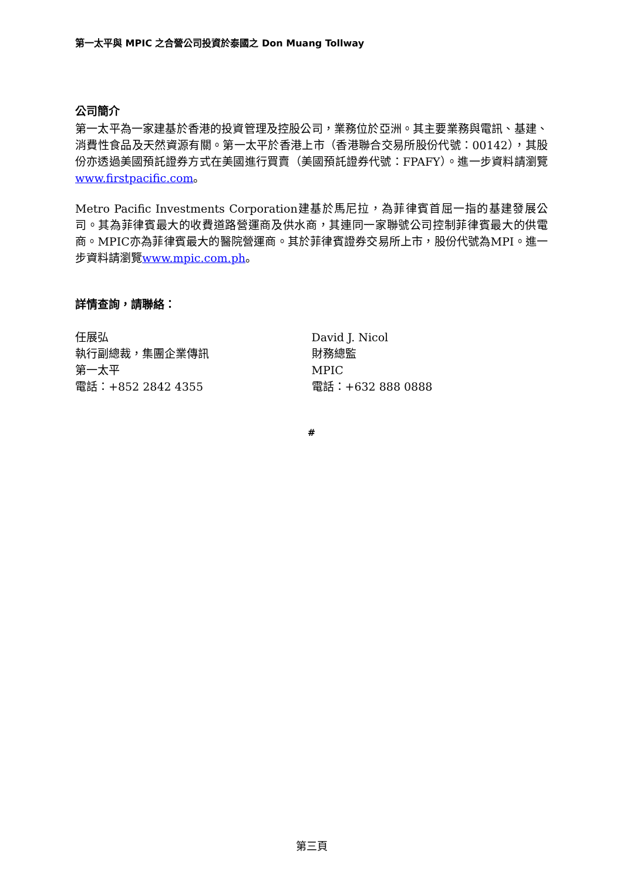第一太平與 MPIC 之合營公司投資於泰國之 Don Muang Tollway
公司簡介
第一太平為一家建基於香港的投資管理及控股公司，業務位於亞洲。其主要業務與電訊、基建、消費性食品及天然資源有關。第一太平於香港上市（香港聯合交易所股份代號：00142），其股份亦透過美國預託證券方式在美國進行買賣（美國預託證券代號：FPAFY）。進一步資料請瀏覽www.firstpacific.com。
Metro Pacific Investments Corporation建基於馬尼拉，為菲律賓首屈一指的基建發展公司。其為菲律賓最大的收費道路營運商及供水商，其連同一家聯號公司控制菲律賓最大的供電商。MPIC亦為菲律賓最大的醫院營運商。其於菲律賓證券交易所上市，股份代號為MPI。進一步資料請瀏覽www.mpic.com.ph。
詳情查詢，請聯絡：
任展弘
執行副總裁，集團企業傳訊
第一太平
電話：+852 2842 4355
David J. Nicol
財務總監
MPIC
電話：+632 888 0888
#
第三頁